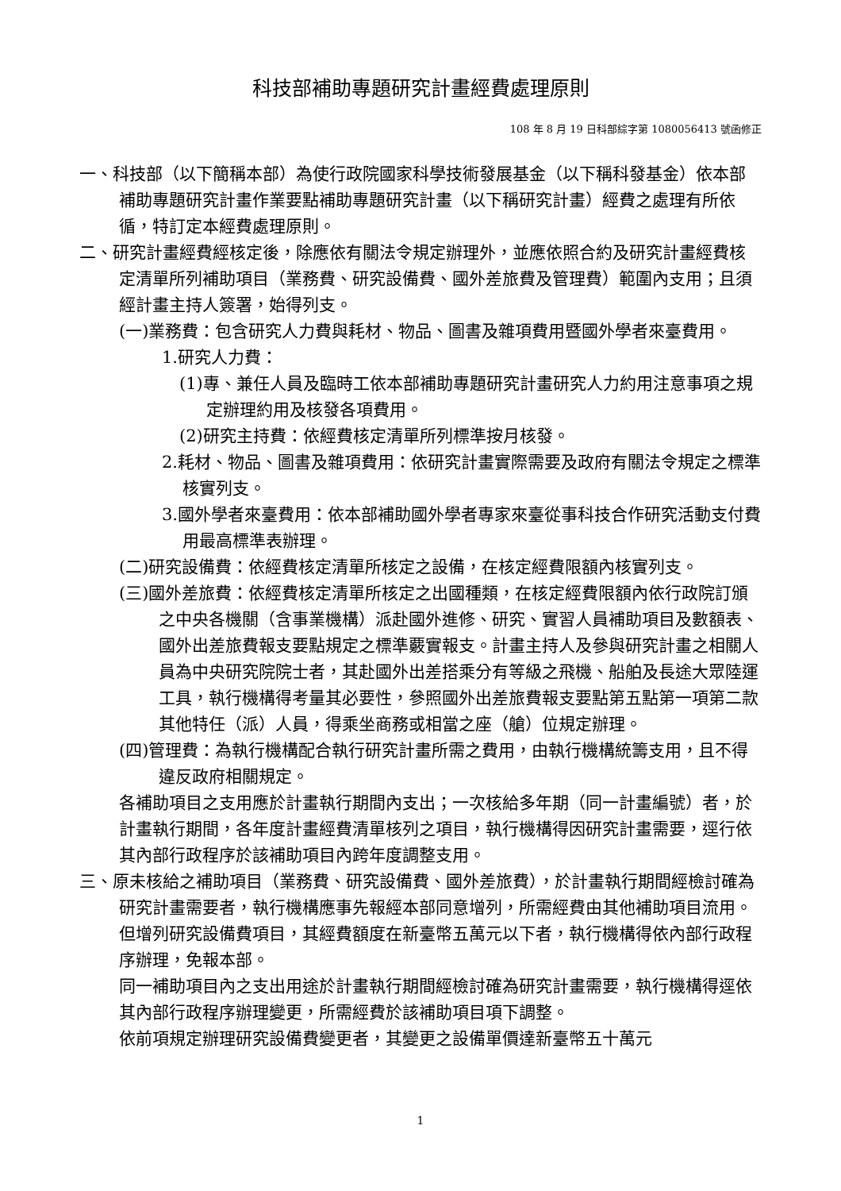科技部補助專題研究計畫經費處理原則
108 年 8 月 19 日科部綜字第 1080056413 號函修正
一、科技部（以下簡稱本部）為使行政院國家科學技術發展基金（以下稱科發基金）依本部補助專題研究計畫作業要點補助專題研究計畫（以下稱研究計畫）經費之處理有所依循，特訂定本經費處理原則。
二、研究計畫經費經核定後，除應依有關法令規定辦理外，並應依照合約及研究計畫經費核定清單所列補助項目（業務費、研究設備費、國外差旅費及管理費）範圍內支用；且須經計畫主持人簽署，始得列支。
(一)業務費：包含研究人力費與耗材、物品、圖書及雜項費用暨國外學者來臺費用。
1.研究人力費：
(1)專、兼任人員及臨時工依本部補助專題研究計畫研究人力約用注意事項之規定辦理約用及核發各項費用。
(2)研究主持費：依經費核定清單所列標準按月核發。
2.耗材、物品、圖書及雜項費用：依研究計畫實際需要及政府有關法令規定之標準核實列支。
3.國外學者來臺費用：依本部補助國外學者專家來臺從事科技合作研究活動支付費用最高標準表辦理。
(二)研究設備費：依經費核定清單所核定之設備，在核定經費限額內核實列支。
(三)國外差旅費：依經費核定清單所核定之出國種類，在核定經費限額內依行政院訂頒之中央各機關（含事業機構）派赴國外進修、研究、實習人員補助項目及數額表、國外出差旅費報支要點規定之標準覈實報支。計畫主持人及參與研究計畫之相關人員為中央研究院院士者，其赴國外出差搭乘分有等級之飛機、船舶及長途大眾陸運工具，執行機構得考量其必要性，參照國外出差旅費報支要點第五點第一項第二款其他特任（派）人員，得乘坐商務或相當之座（艙）位規定辦理。
(四)管理費：為執行機構配合執行研究計畫所需之費用，由執行機構統籌支用，且不得違反政府相關規定。
各補助項目之支用應於計畫執行期間內支出；一次核給多年期（同一計畫編號）者，於計畫執行期間，各年度計畫經費清單核列之項目，執行機構得因研究計畫需要，逕行依其內部行政程序於該補助項目內跨年度調整支用。
三、原未核給之補助項目（業務費、研究設備費、國外差旅費），於計畫執行期間經檢討確為研究計畫需要者，執行機構應事先報經本部同意增列，所需經費由其他補助項目流用。但增列研究設備費項目，其經費額度在新臺幣五萬元以下者，執行機構得依內部行政程序辦理，免報本部。
同一補助項目內之支出用途於計畫執行期間經檢討確為研究計畫需要，執行機構得逕依其內部行政程序辦理變更，所需經費於該補助項目項下調整。
依前項規定辦理研究設備費變更者，其變更之設備單價達新臺幣五十萬元
1